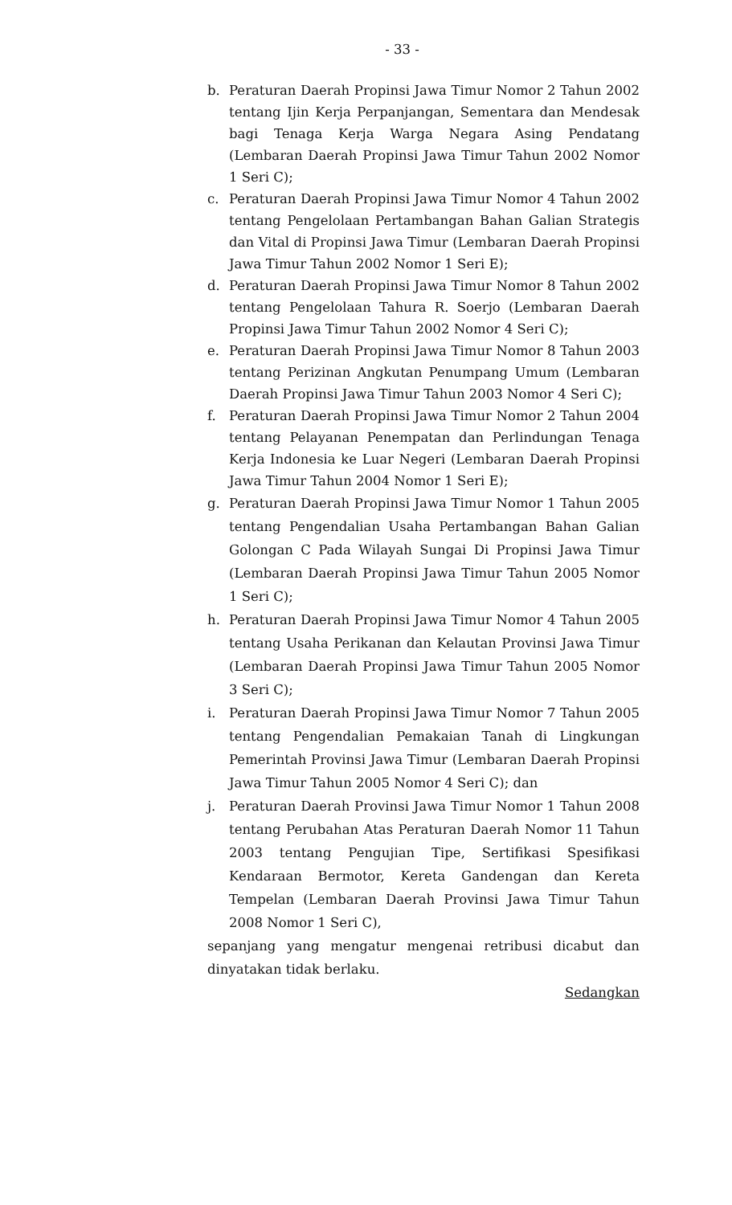- 33 -
b. Peraturan Daerah Propinsi Jawa Timur Nomor 2 Tahun 2002 tentang Ijin Kerja Perpanjangan, Sementara dan Mendesak bagi Tenaga Kerja Warga Negara Asing Pendatang (Lembaran Daerah Propinsi Jawa Timur Tahun 2002 Nomor 1 Seri C);
c. Peraturan Daerah Propinsi Jawa Timur Nomor 4 Tahun 2002 tentang Pengelolaan Pertambangan Bahan Galian Strategis dan Vital di Propinsi Jawa Timur (Lembaran Daerah Propinsi Jawa Timur Tahun 2002 Nomor 1 Seri E);
d. Peraturan Daerah Propinsi Jawa Timur Nomor 8 Tahun 2002 tentang Pengelolaan Tahura R. Soerjo (Lembaran Daerah Propinsi Jawa Timur Tahun 2002 Nomor 4 Seri C);
e. Peraturan Daerah Propinsi Jawa Timur Nomor 8 Tahun 2003 tentang Perizinan Angkutan Penumpang Umum (Lembaran Daerah Propinsi Jawa Timur Tahun 2003 Nomor 4 Seri C);
f. Peraturan Daerah Propinsi Jawa Timur Nomor 2 Tahun 2004 tentang Pelayanan Penempatan dan Perlindungan Tenaga Kerja Indonesia ke Luar Negeri (Lembaran Daerah Propinsi Jawa Timur Tahun 2004 Nomor 1 Seri E);
g. Peraturan Daerah Propinsi Jawa Timur Nomor 1 Tahun 2005 tentang Pengendalian Usaha Pertambangan Bahan Galian Golongan C Pada Wilayah Sungai Di Propinsi Jawa Timur (Lembaran Daerah Propinsi Jawa Timur Tahun 2005 Nomor 1 Seri C);
h. Peraturan Daerah Propinsi Jawa Timur Nomor 4 Tahun 2005 tentang Usaha Perikanan dan Kelautan Provinsi Jawa Timur (Lembaran Daerah Propinsi Jawa Timur Tahun 2005 Nomor 3 Seri C);
i. Peraturan Daerah Propinsi Jawa Timur Nomor 7 Tahun 2005 tentang Pengendalian Pemakaian Tanah di Lingkungan Pemerintah Provinsi Jawa Timur (Lembaran Daerah Propinsi Jawa Timur Tahun 2005 Nomor 4 Seri C); dan
j. Peraturan Daerah Provinsi Jawa Timur Nomor 1 Tahun 2008 tentang Perubahan Atas Peraturan Daerah Nomor 11 Tahun 2003 tentang Pengujian Tipe, Sertifikasi Spesifikasi Kendaraan Bermotor, Kereta Gandengan dan Kereta Tempelan (Lembaran Daerah Provinsi Jawa Timur Tahun 2008 Nomor 1 Seri C),
sepanjang yang mengatur mengenai retribusi dicabut dan dinyatakan tidak berlaku.
Sedangkan